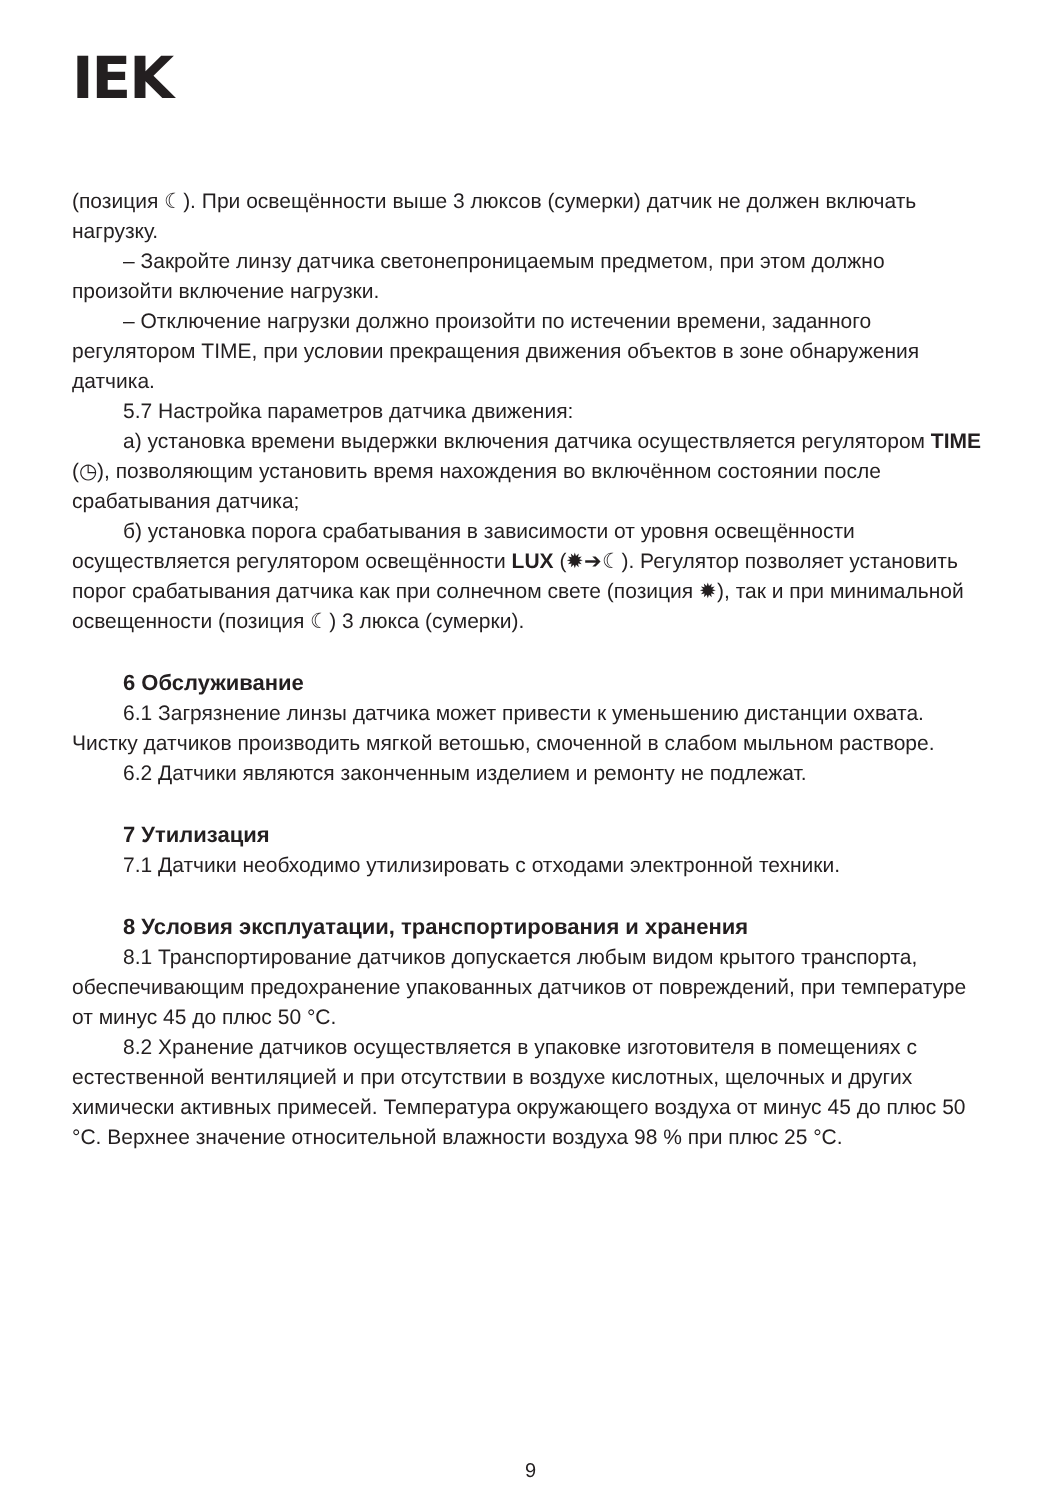IEK
(позиция ☾). При освещённости выше 3 люксов (сумерки) датчик не должен включать нагрузку.
– Закройте линзу датчика светонепроницаемым предметом, при этом должно произойти включение нагрузки.
– Отключение нагрузки должно произойти по истечении времени, заданного регулятором TIME, при условии прекращения движения объектов в зоне обнаружения датчика.
5.7 Настройка параметров датчика движения:
а) установка времени выдержки включения датчика осуществляется регулятором TIME (◷), позволяющим установить время нахождения во включённом состоянии после срабатывания датчика;
б) установка порога срабатывания в зависимости от уровня освещённости осуществляется регулятором освещённости LUX (✹➔☾). Регулятор позволяет установить порог срабатывания датчика как при солнечном свете (позиция ✹), так и при минимальной освещенности (позиция ☾) 3 люкса (сумерки).
6 Обслуживание
6.1 Загрязнение линзы датчика может привести к уменьшению дистанции охвата. Чистку датчиков производить мягкой ветошью, смоченной в слабом мыльном растворе.
6.2 Датчики являются законченным изделием и ремонту не подлежат.
7 Утилизация
7.1 Датчики необходимо утилизировать с отходами электронной техники.
8 Условия эксплуатации, транспортирования и хранения
8.1 Транспортирование датчиков допускается любым видом крытого транспорта, обеспечивающим предохранение упакованных датчиков от повреждений, при температуре от минус 45 до плюс 50 °С.
8.2 Хранение датчиков осуществляется в упаковке изготовителя в помещениях с естественной вентиляцией и при отсутствии в воздухе кислотных, щелочных и других химически активных примесей. Температура окружающего воздуха от минус 45 до плюс 50 °С. Верхнее значение относительной влажности воздуха 98 % при плюс 25 °С.
9